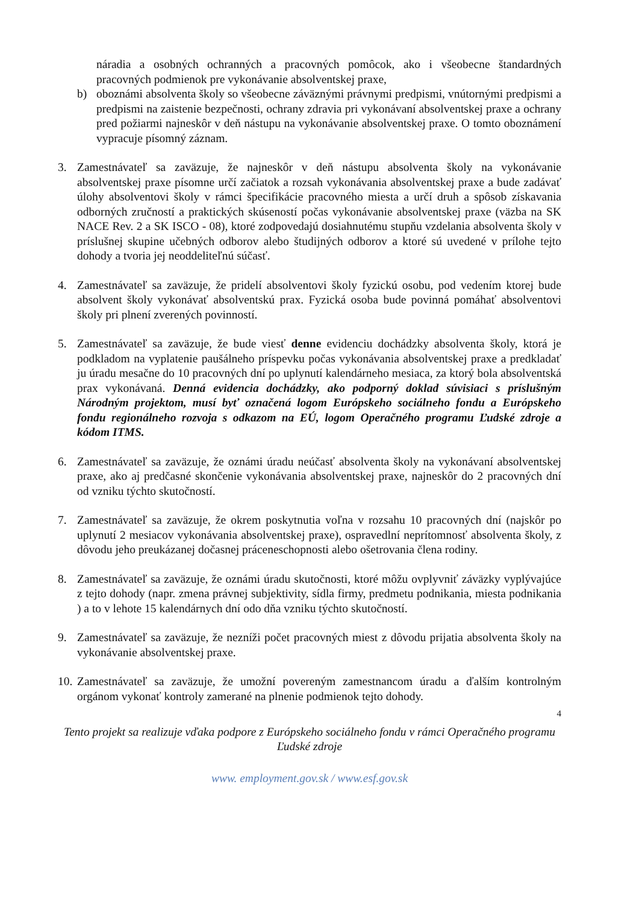náradia a osobných ochranných a pracovných pomôcok, ako i všeobecne štandardných pracovných podmienok pre vykonávanie absolventskej praxe,
b) oboznámi absolventa školy so všeobecne záväznými právnymi predpismi, vnútornými predpismi a predpismi na zaistenie bezpečnosti, ochrany zdravia pri vykonávaní absolventskej praxe a ochrany pred požiarmi najneskôr v deň nástupu na vykonávanie absolventskej praxe. O tomto oboznámení vypracuje písomný záznam.
3. Zamestnávateľ sa zaväzuje, že najneskôr v deň nástupu absolventa školy na vykonávanie absolventskej praxe písomne určí začiatok a rozsah vykonávania absolventskej praxe a bude zadávať úlohy absolventovi školy v rámci špecifikácie pracovného miesta a určí druh a spôsob získavania odborných zručností a praktických skúseností počas vykonávanie absolventskej praxe (väzba na SK NACE Rev. 2 a SK ISCO - 08), ktoré zodpovedajú dosiahnutému stupňu vzdelania absolventa školy v príslušnej skupine učebných odborov alebo študijných odborov a ktoré sú uvedené v prílohe tejto dohody a tvoria jej neoddeliteľnú súčasť.
4. Zamestnávateľ sa zaväzuje, že pridelí absolventovi školy fyzickú osobu, pod vedením ktorej bude absolvent školy vykonávať absolventskú prax. Fyzická osoba bude povinná pomáhať absolventovi školy pri plnení zverených povinností.
5. Zamestnávateľ sa zaväzuje, že bude viesť denne evidenciu dochádzky absolventa školy, ktorá je podkladom na vyplatenie paušálneho príspevku počas vykonávania absolventskej praxe a predkladať ju úradu mesačne do 10 pracovných dní po uplynutí kalendárneho mesiaca, za ktorý bola absolventská prax vykonávaná. Denná evidencia dochádzky, ako podporný doklad súvisiaci s príslušným Národným projektom, musí byť označená logom Európskeho sociálneho fondu a Európskeho fondu regionálneho rozvoja s odkazom na EÚ, logom Operačného programu Ľudské zdroje a kódom ITMS.
6. Zamestnávateľ sa zaväzuje, že oznámi úradu neúčasť absolventa školy na vykonávaní absolventskej praxe, ako aj predčasné skončenie vykonávania absolventskej praxe, najneskôr do 2 pracovných dní od vzniku týchto skutočností.
7. Zamestnávateľ sa zaväzuje, že okrem poskytnutia voľna v rozsahu 10 pracovných dní (najskôr po uplynutí 2 mesiacov vykonávania absolventskej praxe), ospravedlní neprítomnosť absolventa školy, z dôvodu jeho preukázanej dočasnej práceneschopnosti alebo ošetrovania člena rodiny.
8. Zamestnávateľ sa zaväzuje, že oznámi úradu skutočnosti, ktoré môžu ovplyvniť záväzky vyplývajúce z tejto dohody (napr. zmena právnej subjektivity, sídla firmy, predmetu podnikania, miesta podnikania ) a to v lehote 15 kalendárnych dní odo dňa vzniku týchto skutočností.
9. Zamestnávateľ sa zaväzuje, že nezníži počet pracovných miest z dôvodu prijatia absolventa školy na vykonávanie absolventskej praxe.
10.
Zamestnávateľ sa zaväzuje, že umožní povereným zamestnancom úradu a ďalším kontrolným orgánom vykonať kontroly zamerané na plnenie podmienok tejto dohody.
4
Tento projekt sa realizuje vďaka podpore z Európskeho sociálneho fondu v rámci Operačného programu
Ľudské zdroje
www. employment.gov.sk / www.esf.gov.sk